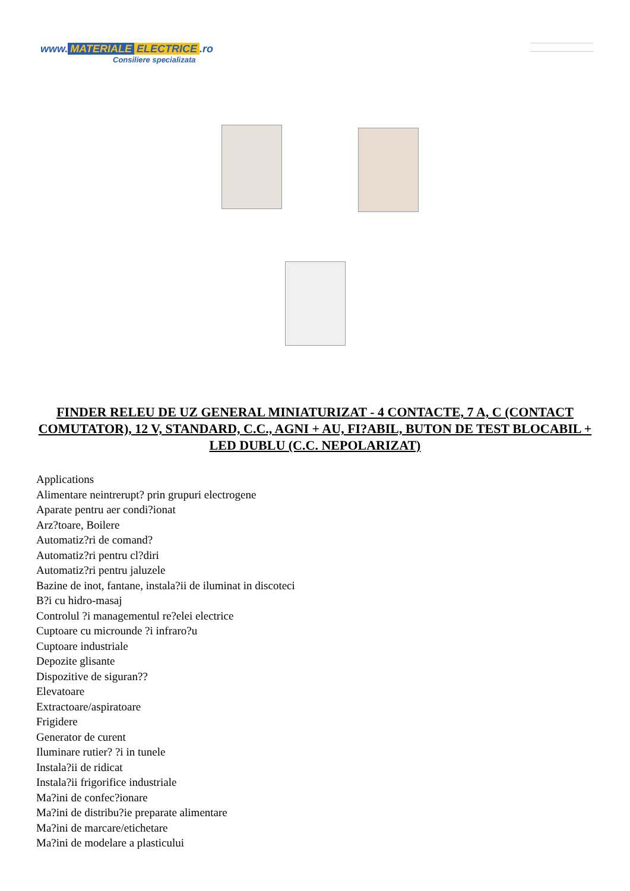www. MATERIALE ELECTRICE.ro
Consiliere specializata
FINDER RELEU DE UZ GENERAL MINIATURIZAT - 4 CONTACTE, 7 A, C (CONTACT COMUTATOR), 12 V, STANDARD, C.C., AGNI + AU, FI?ABIL, BUTON DE TEST BLOCABIL + LED DUBLU (C.C. NEPOLARIZAT)
Applications
Alimentare neintrerupt? prin grupuri electrogene
Aparate pentru aer condi?ionat
Arz?toare, Boilere
Automatiz?ri de comand?
Automatiz?ri pentru cl?diri
Automatiz?ri pentru jaluzele
Bazine de inot, fantane, instala?ii de iluminat in discoteci
B?i cu hidro-masaj
Controlul ?i managementul re?elei electrice
Cuptoare cu microunde ?i infraro?u
Cuptoare industriale
Depozite glisante
Dispozitive de siguran??
Elevatoare
Extractoare/aspiratoare
Frigidere
Generator de curent
Iluminare rutier? ?i in tunele
Instala?ii de ridicat
Instala?ii frigorifice industriale
Ma?ini de confec?ionare
Ma?ini de distribu?ie preparate alimentare
Ma?ini de marcare/etichetare
Ma?ini de modelare a plasticului